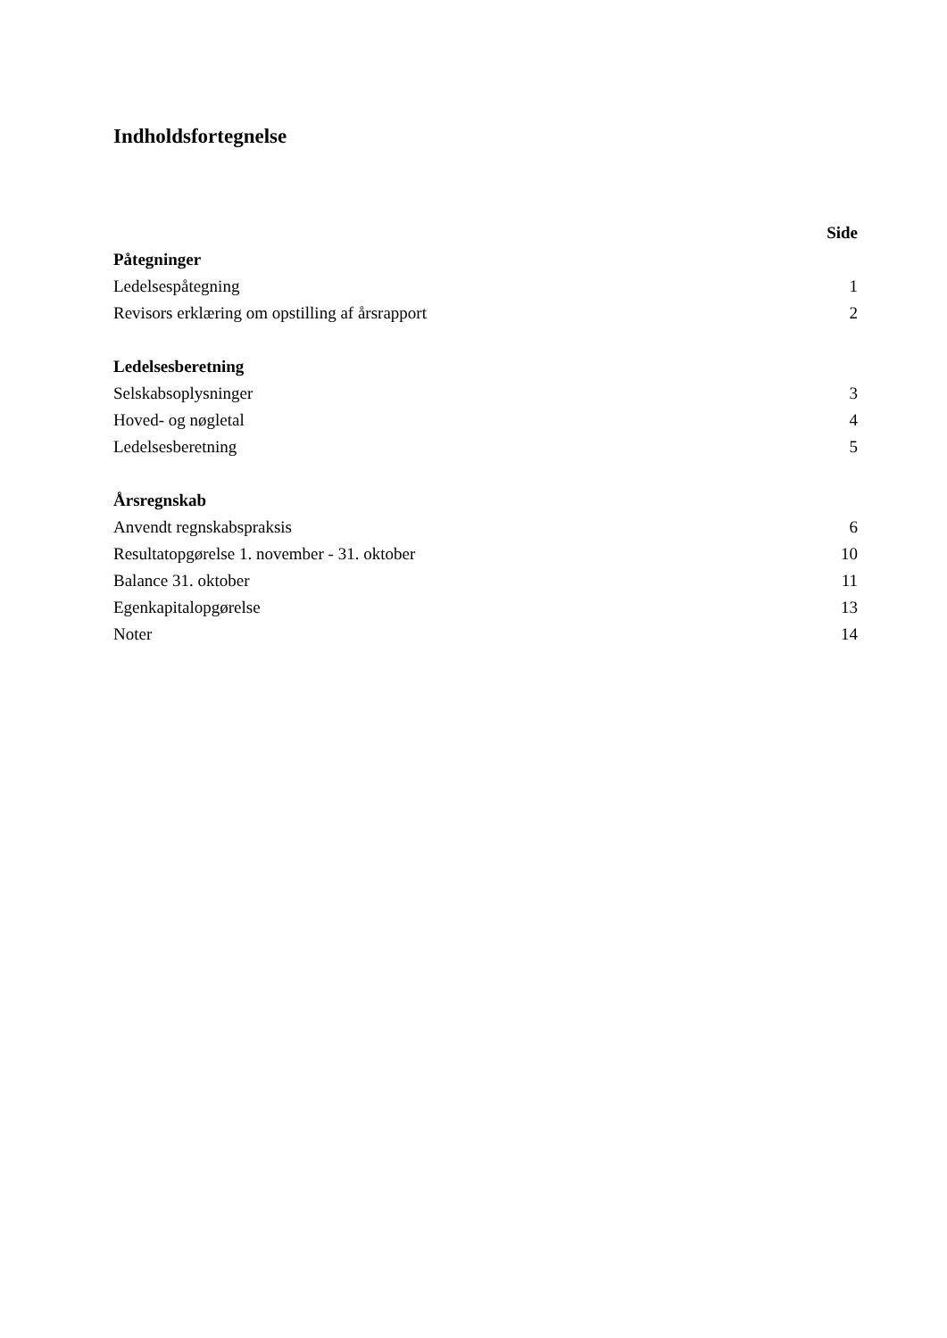Indholdsfortegnelse
| | Side |
| Påtegninger | |
| Ledelsespåtegning | 1 |
| Revisors erklæring om opstilling af årsrapport | 2 |
| Ledelsesberetning | |
| Selskabsoplysninger | 3 |
| Hoved- og nøgletal | 4 |
| Ledelsesberetning | 5 |
| Årsregnskab | |
| Anvendt regnskabspraksis | 6 |
| Resultatopgørelse 1. november - 31. oktober | 10 |
| Balance 31. oktober | 11 |
| Egenkapitalopgørelse | 13 |
| Noter | 14 |